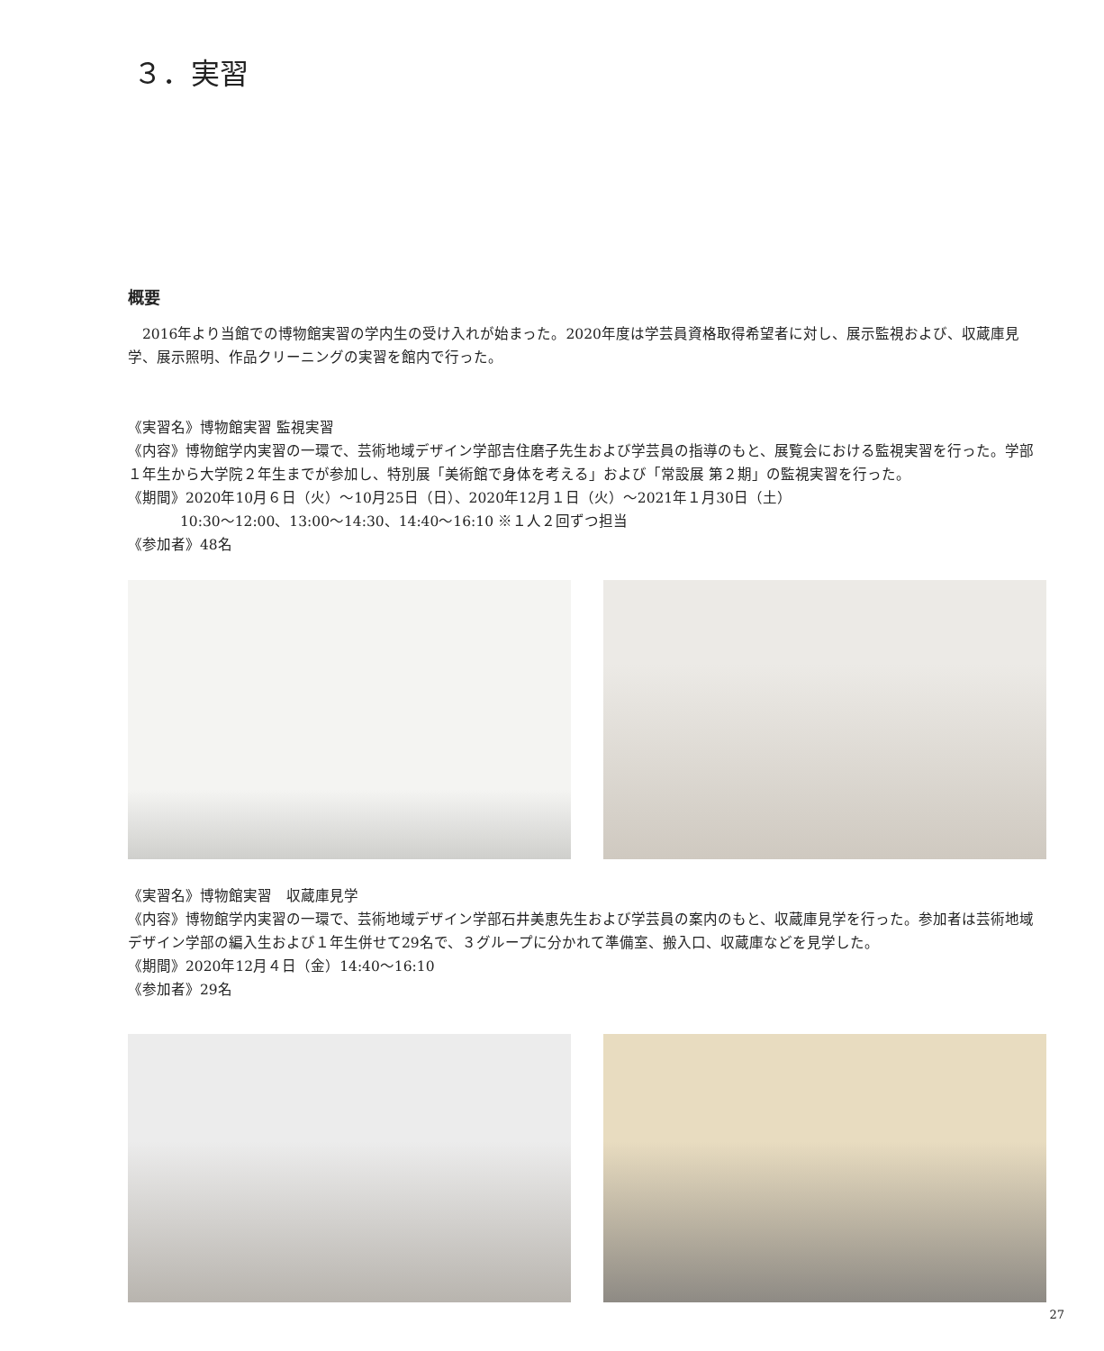３．実習
概要
　2016年より当館での博物館実習の学内生の受け入れが始まった。2020年度は学芸員資格取得希望者に対し、展示監視および、収蔵庫見学、展示照明、作品クリーニングの実習を館内で行った。
《実習名》博物館実習 監視実習
《内容》博物館学内実習の一環で、芸術地域デザイン学部吉住磨子先生および学芸員の指導のもと、展覧会における監視実習を行った。学部１年生から大学院２年生までが参加し、特別展「美術館で身体を考える」および「常設展 第２期」の監視実習を行った。
《期間》2020年10月６日（火）〜10月25日（日）、2020年12月１日（火）〜2021年１月30日（土）
10:30〜12:00、13:00〜14:30、14:40〜16:10 ※１人２回ずつ担当
《参加者》48名
《実習名》博物館実習　収蔵庫見学
《内容》博物館学内実習の一環で、芸術地域デザイン学部石井美恵先生および学芸員の案内のもと、収蔵庫見学を行った。参加者は芸術地域デザイン学部の編入生および１年生併せて29名で、３グループに分かれて準備室、搬入口、収蔵庫などを見学した。
《期間》2020年12月４日（金）14:40〜16:10
《参加者》29名
27